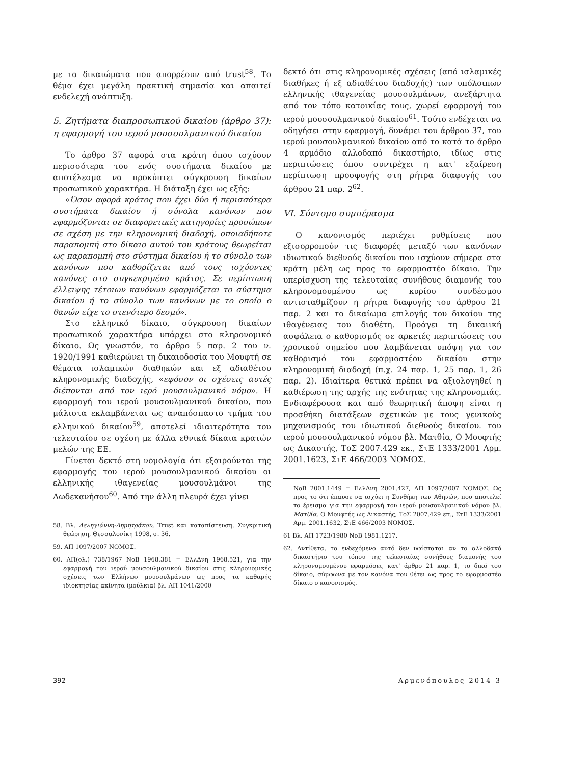με τα δικαιώματα που απορρέουν από trust<sup>58</sup>. Το θέμα έχει μεγάλη πρακτική σημασία και απαιτεί ενδελεχή ανάπτυξη.
5. Ζητήματα διαπροσωπικού δικαίου (άρθρο 37): η εφαρμογή του ιερού μουσουλμανικού δικαίου
Το άρθρο 37 αφορά στα κράτη όπου ισχύουν περισσότερα του ενός συστήματα δικαίου με αποτέλεσμα να προκύπτει σύγκρουση δικαίων προσωπικού χαρακτήρα. Η διάταξη έχει ως εξής:
«Όσον αφορά κράτος που έχει δύο ή περισσότερα συστήματα δικαίου ή σύνολα κανόνων που εφαρμόζονται σε διαφορετικές κατηγορίες προσώπων σε σχέση με την κληρονομική διαδοχή, οποιαδήποτε παραπομπή στο δίκαιο αυτού του κράτους θεωρείται ως παραπομπή στο σύστημα δικαίου ή το σύνολο των κανόνων που καθορίζεται από τους ισχύοντες κανόνες στο συγκεκριμένο κράτος. Σε περίπτωση έλλειψης τέτοιων κανόνων εφαρμόζεται το σύστημα δικαίου ή το σύνολο των κανόνων με το οποίο ο θανών είχε το στενότερο δεσμό».
Στο ελληνικό δίκαιο, σύγκρουση δικαίων προσωπικού χαρακτήρα υπάρχει στο κληρονομικό δίκαιο. Ως γνωστόν, το άρθρο 5 παρ. 2 του ν. 1920/1991 καθιερώνει τη δικαιοδοσία του Μουφτή σε θέματα ισλαμικών διαθηκών και εξ αδιαθέτου κληρονομικής διαδοχής, «εφόσον οι σχέσεις αυτές διέπονται από τον ιερό μουσουλμανικό νόμο». Η εφαρμογή του ιερού μουσουλμανικού δικαίου, που μάλιστα εκλαμβάνεται ως αναπόσπαστο τμήμα του ελληνικού δικαίου<sup>59</sup>, αποτελεί ιδιαιτερότητα του τελευταίου σε σχέση με άλλα εθνικά δίκαια κρατών μελών της ΕΕ.
Γίνεται δεκτό στη νομολογία ότι εξαιρούνται της εφαρμογής του ιερού μουσουλμανικού δικαίου οι ελληνικής ιθαγενείας μουσουλμάνοι της Δωδεκανήσου<sup>60</sup>. Από την άλλη πλευρά έχει γίνει
58. Βλ. Δεληγιάννη-Δημητράκου, Trust και καταπίστευση. Συγκριτική θεώρηση, Θεσσαλονίκη 1998, σ. 36.
59. ΑΠ 1097/2007 ΝΟΜΟΣ.
60. ΑΠ(ολ.) 738/1967 ΝοΒ 1968.381 = ΕλλΔνη 1968.521, για την εφαρμογή του ιερού μουσουλμανικού δικαίου στις κληρονομικές σχέσεις των Ελλήνων μουσουλμάνων ως προς τα καθαρής ιδιοκτησίας ακίνητα (μούλκια) βλ. ΑΠ 1041/2000
δεκτό ότι στις κληρονομικές σχέσεις (από ισλαμικές διαθήκες ή εξ αδιαθέτου διαδοχής) των υπόλοιπων ελληνικής ιθαγενείας μουσουλμάνων, ανεξάρτητα από τον τόπο κατοικίας τους, χωρεί εφαρμογή του ιερού μουσουλμανικού δικαίου<sup>61</sup>. Τούτο ενδέχεται να οδηγήσει στην εφαρμογή, δυνάμει του άρθρου 37, του ιερού μουσουλμανικού δικαίου από το κατά το άρθρο 4 αρμόδιο αλλοδαπό δικαστήριο, ιδίως στις περιπτώσεις όπου συντρέχει η κατ' εξαίρεση περίπτωση προσφυγής στη ρήτρα διαφυγής του άρθρου 21 παρ. 2<sup>62</sup>.
VI. Σύντομο συμπέρασμα
Ο κανονισμός περιέχει ρυθμίσεις που εξισορροπούν τις διαφορές μεταξύ των κανόνων ιδιωτικού διεθνούς δικαίου που ισχύουν σήμερα στα κράτη μέλη ως προς το εφαρμοστέο δίκαιο. Την υπερίσχυση της τελευταίας συνήθους διαμονής του κληρονομουμένου ως κυρίου συνδέσμου αντισταθμίζουν η ρήτρα διαφυγής του άρθρου 21 παρ. 2 και το δικαίωμα επιλογής του δικαίου της ιθαγένειας του διαθέτη. Προάγει τη δικαιική ασφάλεια ο καθορισμός σε αρκετές περιπτώσεις του χρονικού σημείου που λαμβάνεται υπόψη για τον καθορισμό του εφαρμοστέου δικαίου στην κληρονομική διαδοχή (π.χ. 24 παρ. 1, 25 παρ. 1, 26 παρ. 2). Ιδιαίτερα θετικά πρέπει να αξιολογηθεί η καθιέρωση της αρχής της ενότητας της κληρονομιάς. Ενδιαφέρουσα και από θεωρητική άποψη είναι η προσθήκη διατάξεων σχετικών με τους γενικούς μηχανισμούς του ιδιωτικού διεθνούς δικαίου. του ιερού μουσουλμανικού νόμου βλ. Ματθία, Ο Μουφτής ως Δικαστής, ΤοΣ 2007.429 εκ., ΣτΕ 1333/2001 Αρμ. 2001.1623, ΣτΕ 466/2003 ΝΟΜΟΣ.
ΝοΒ 2001.1449 = ΕλλΔνη 2001.427, ΑΠ 1097/2007 ΝΟΜΟΣ. Ως προς το ότι έπαυσε να ισχύει η Συνθήκη των Αθηνών, που αποτελεί το έρεισμα για την εφαρμογή του ιερού μουσουλμανικού νόμου βλ. Ματθία, Ο Μουφτής ως Δικαστής, ΤοΣ 2007.429 επ., ΣτΕ 1333/2001 Αρμ. 2001.1632, ΣτΕ 466/2003 ΝΟΜΟΣ.
61 Βλ. ΑΠ 1723/1980 ΝοΒ 1981.1217.
62. Αντίθετα, το ενδεχόμενο αυτό δεν υφίσταται αν το αλλοδακό δικαστήριο του τόπου της τελευταίας συνήθους διαμονής του κληρονομουμένου εφαρμόσει, κατ' άρθρο 21 καρ. 1, το δικό του δίκαιο, σύμφωνα με τον κανόνα που θέτει ως προς το εφαρμοστέο δίκαιο ο κανονισμός.
392 Αρμενόπουλος 2014 3